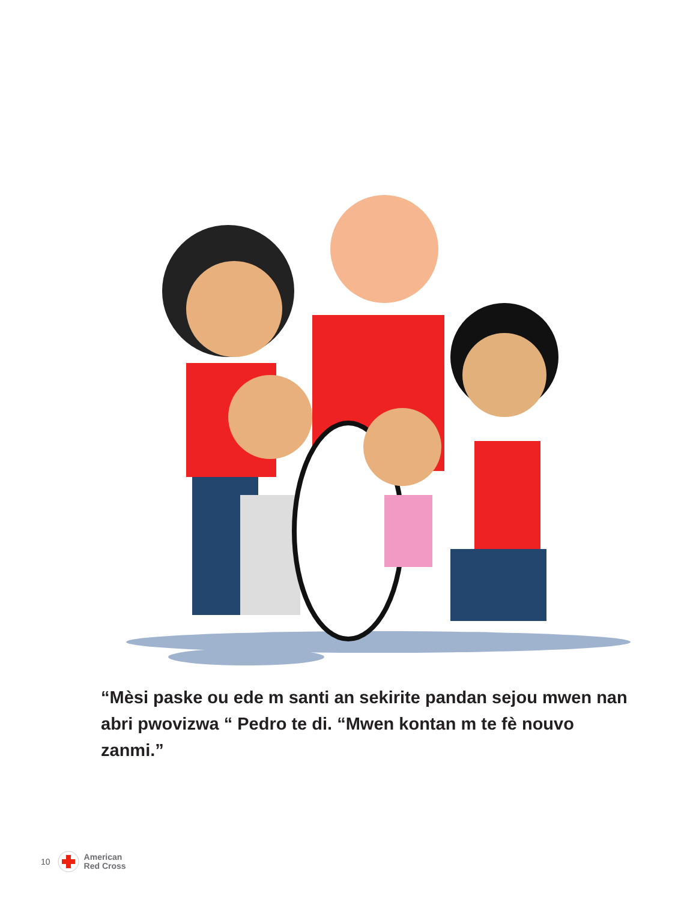“Mèsi paske ou ede m santi an sekirite pandan sejou mwen nan abri pwovizwa “ Pedro te di. “Mwen kontan m te fè nouvo zanmi.”
10
American
Red Cross